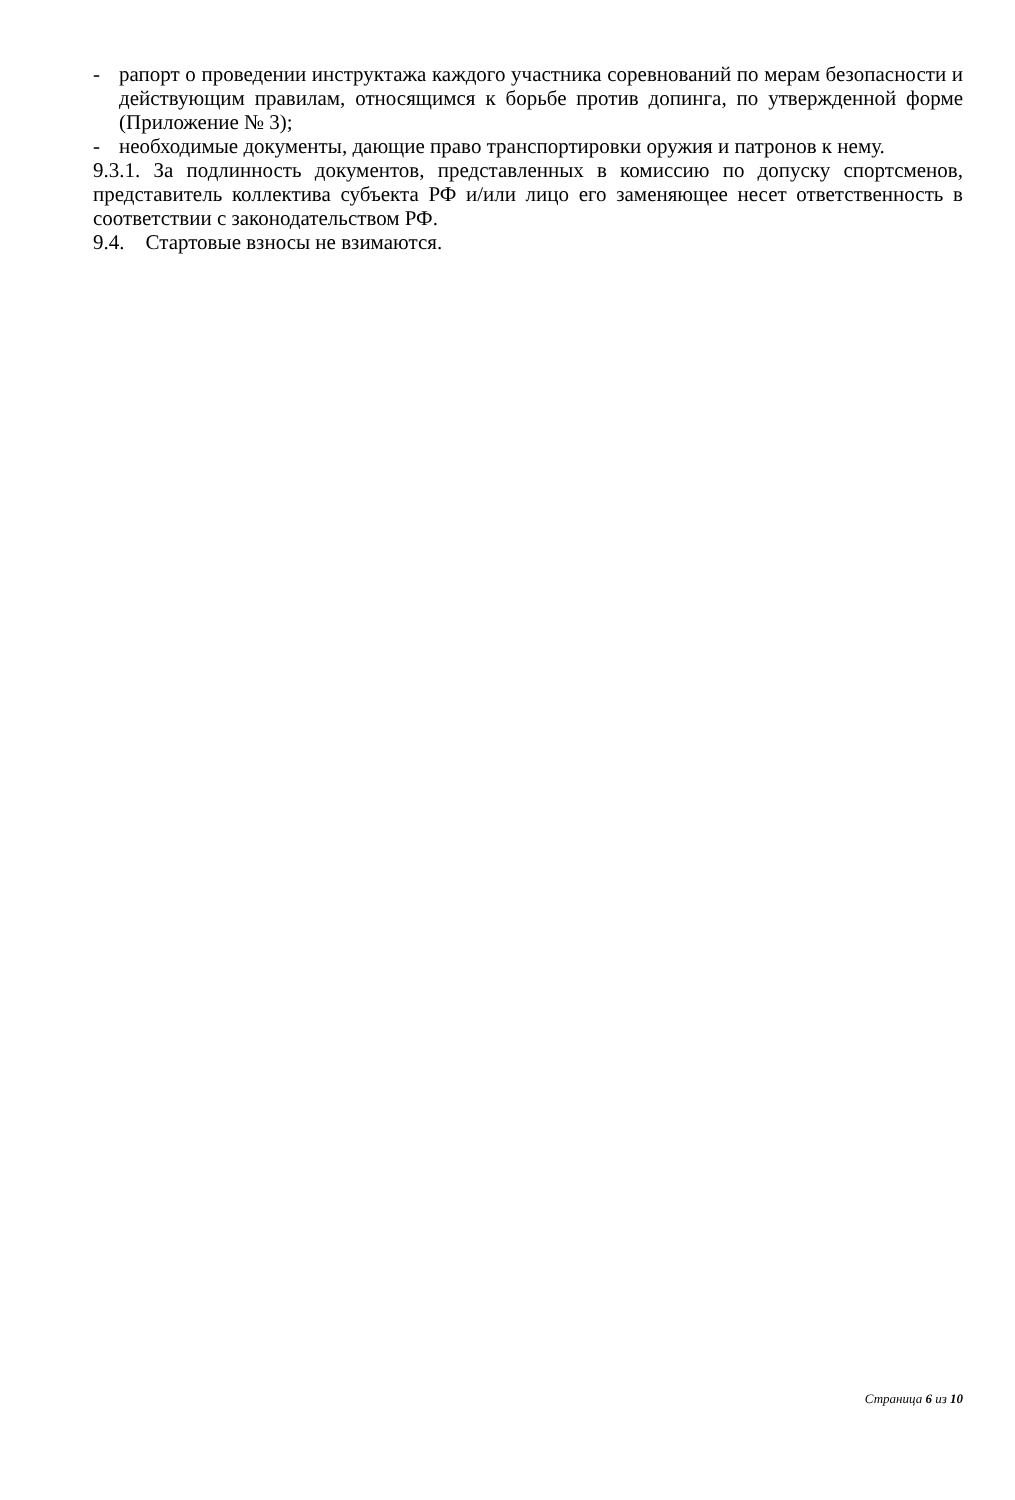- рапорт о проведении инструктажа каждого участника соревнований по мерам безопасности и действующим правилам, относящимся к борьбе против допинга, по утвержденной форме (Приложение № 3);
- необходимые документы, дающие право транспортировки оружия и патронов к нему.
9.3.1. За подлинность документов, представленных в комиссию по допуску спортсменов, представитель коллектива субъекта РФ и/или лицо его заменяющее несет ответственность в соответствии с законодательством РФ.
9.4. Стартовые взносы не взимаются.
Страница 6 из 10